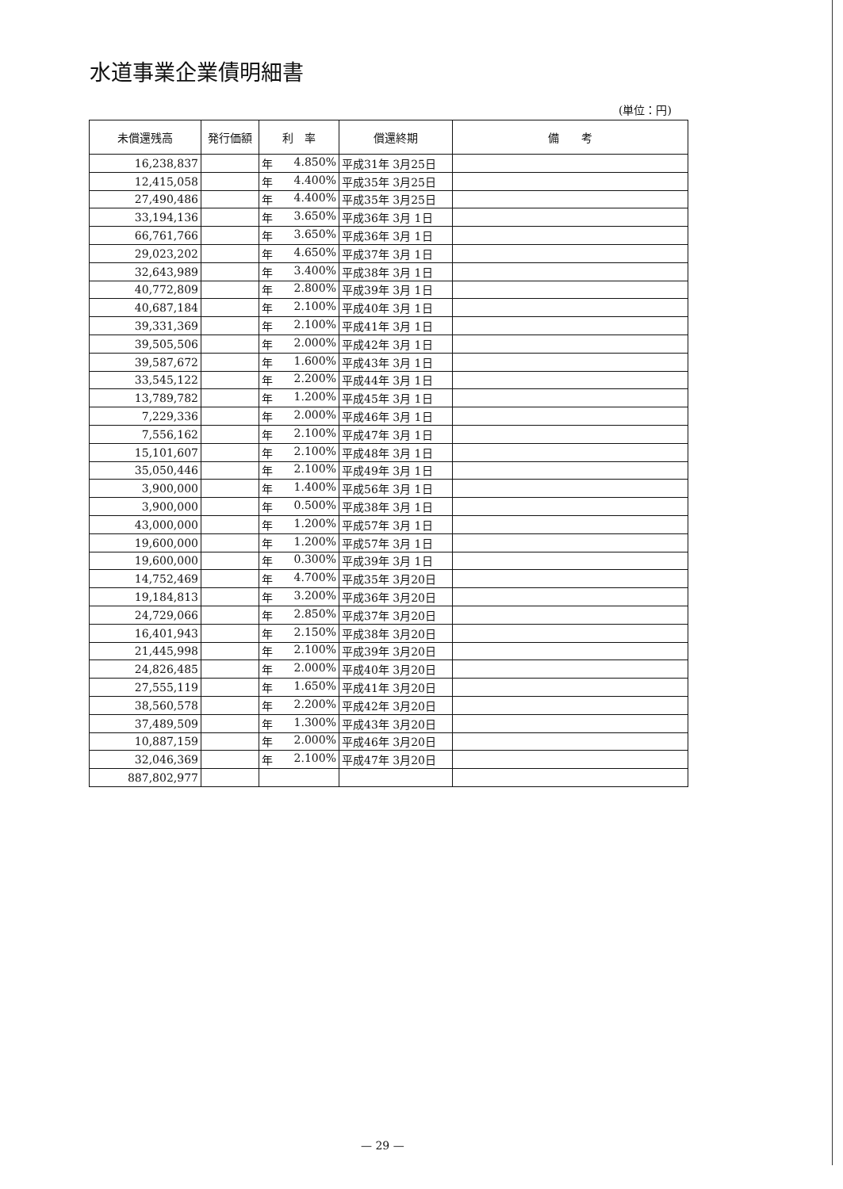水道事業企業債明細書
(単位：円)
| 未償還残高 | 発行価額 | 利 率 | 償還終期 | 備 考 |
| --- | --- | --- | --- | --- |
| 16,238,837 | | 年 4.850% | 平成31年 3月25日 | |
| 12,415,058 | | 年 4.400% | 平成35年 3月25日 | |
| 27,490,486 | | 年 4.400% | 平成35年 3月25日 | |
| 33,194,136 | | 年 3.650% | 平成36年 3月 1日 | |
| 66,761,766 | | 年 3.650% | 平成36年 3月 1日 | |
| 29,023,202 | | 年 4.650% | 平成37年 3月 1日 | |
| 32,643,989 | | 年 3.400% | 平成38年 3月 1日 | |
| 40,772,809 | | 年 2.800% | 平成39年 3月 1日 | |
| 40,687,184 | | 年 2.100% | 平成40年 3月 1日 | |
| 39,331,369 | | 年 2.100% | 平成41年 3月 1日 | |
| 39,505,506 | | 年 2.000% | 平成42年 3月 1日 | |
| 39,587,672 | | 年 1.600% | 平成43年 3月 1日 | |
| 33,545,122 | | 年 2.200% | 平成44年 3月 1日 | |
| 13,789,782 | | 年 1.200% | 平成45年 3月 1日 | |
| 7,229,336 | | 年 2.000% | 平成46年 3月 1日 | |
| 7,556,162 | | 年 2.100% | 平成47年 3月 1日 | |
| 15,101,607 | | 年 2.100% | 平成48年 3月 1日 | |
| 35,050,446 | | 年 2.100% | 平成49年 3月 1日 | |
| 3,900,000 | | 年 1.400% | 平成56年 3月 1日 | |
| 3,900,000 | | 年 0.500% | 平成38年 3月 1日 | |
| 43,000,000 | | 年 1.200% | 平成57年 3月 1日 | |
| 19,600,000 | | 年 1.200% | 平成57年 3月 1日 | |
| 19,600,000 | | 年 0.300% | 平成39年 3月 1日 | |
| 14,752,469 | | 年 4.700% | 平成35年 3月20日 | |
| 19,184,813 | | 年 3.200% | 平成36年 3月20日 | |
| 24,729,066 | | 年 2.850% | 平成37年 3月20日 | |
| 16,401,943 | | 年 2.150% | 平成38年 3月20日 | |
| 21,445,998 | | 年 2.100% | 平成39年 3月20日 | |
| 24,826,485 | | 年 2.000% | 平成40年 3月20日 | |
| 27,555,119 | | 年 1.650% | 平成41年 3月20日 | |
| 38,560,578 | | 年 2.200% | 平成42年 3月20日 | |
| 37,489,509 | | 年 1.300% | 平成43年 3月20日 | |
| 10,887,159 | | 年 2.000% | 平成46年 3月20日 | |
| 32,046,369 | | 年 2.100% | 平成47年 3月20日 | |
| 887,802,977 | | | | |
— 29 —